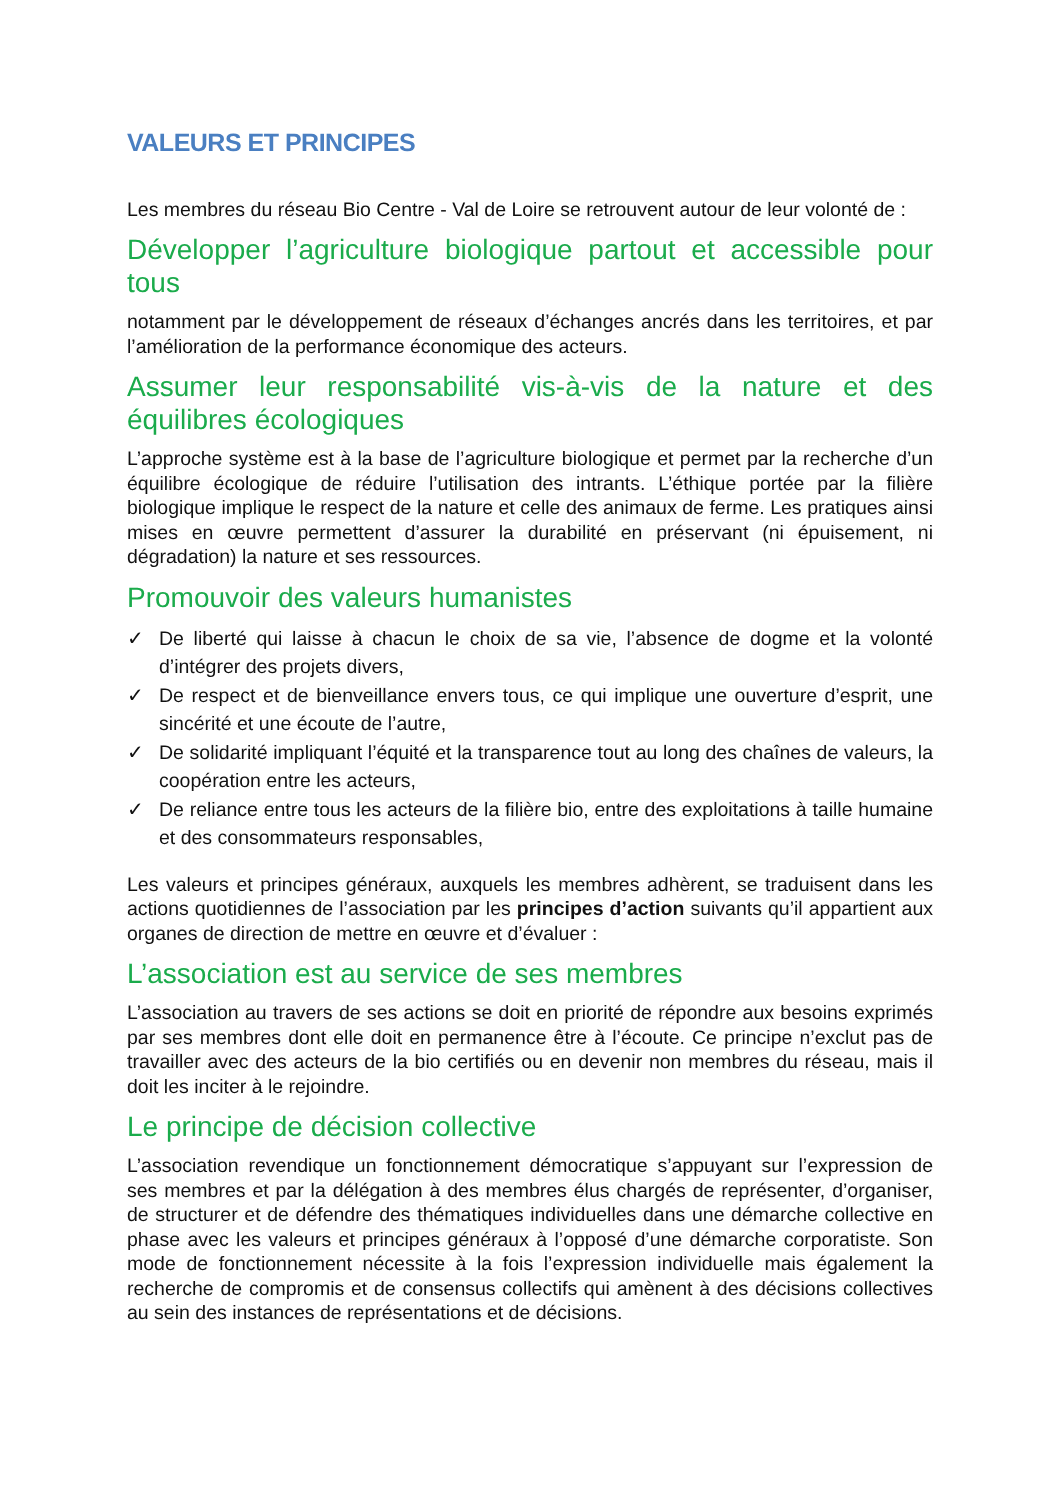VALEURS ET PRINCIPES
Les membres du réseau Bio Centre - Val de Loire se retrouvent autour de leur volonté de :
Développer l’agriculture biologique partout et accessible pour tous
notamment par le développement de réseaux d’échanges ancrés dans les territoires, et par l’amélioration de la performance économique des acteurs.
Assumer leur responsabilité vis-à-vis de la nature et des équilibres écologiques
L’approche système est à la base de l’agriculture biologique et permet par la recherche d’un équilibre écologique de réduire l’utilisation des intrants. L’éthique portée par la filière biologique implique le respect de la nature et celle des animaux de ferme. Les pratiques ainsi mises en œuvre permettent d’assurer la durabilité en préservant (ni épuisement, ni dégradation) la nature et ses ressources.
Promouvoir des valeurs humanistes
✓ De liberté qui laisse à chacun le choix de sa vie, l’absence de dogme et la volonté d’intégrer des projets divers,
✓ De respect et de bienveillance envers tous, ce qui implique une ouverture d’esprit, une sincérité et une écoute de l’autre,
✓ De solidarité impliquant l’équité et la transparence tout au long des chaînes de valeurs, la coopération entre les acteurs,
✓ De reliance entre tous les acteurs de la filière bio, entre des exploitations à taille humaine et des consommateurs responsables,
Les valeurs et principes généraux, auxquels les membres adhèrent, se traduisent dans les actions quotidiennes de l’association par les principes d’action suivants qu’il appartient aux organes de direction de mettre en œuvre et d’évaluer :
L’association est au service de ses membres
L’association au travers de ses actions se doit en priorité de répondre aux besoins exprimés par ses membres dont elle doit en permanence être à l’écoute. Ce principe n’exclut pas de travailler avec des acteurs de la bio certifiés ou en devenir non membres du réseau, mais il doit les inciter à le rejoindre.
Le principe de décision collective
L’association revendique un fonctionnement démocratique s’appuyant sur l’expression de ses membres et par la délégation à des membres élus chargés de représenter, d’organiser, de structurer et de défendre des thématiques individuelles dans une démarche collective en phase avec les valeurs et principes généraux à l’opposé d’une démarche corporatiste. Son mode de fonctionnement nécessite à la fois l’expression individuelle mais également la recherche de compromis et de consensus collectifs qui amènent à des décisions collectives au sein des instances de représentations et de décisions.